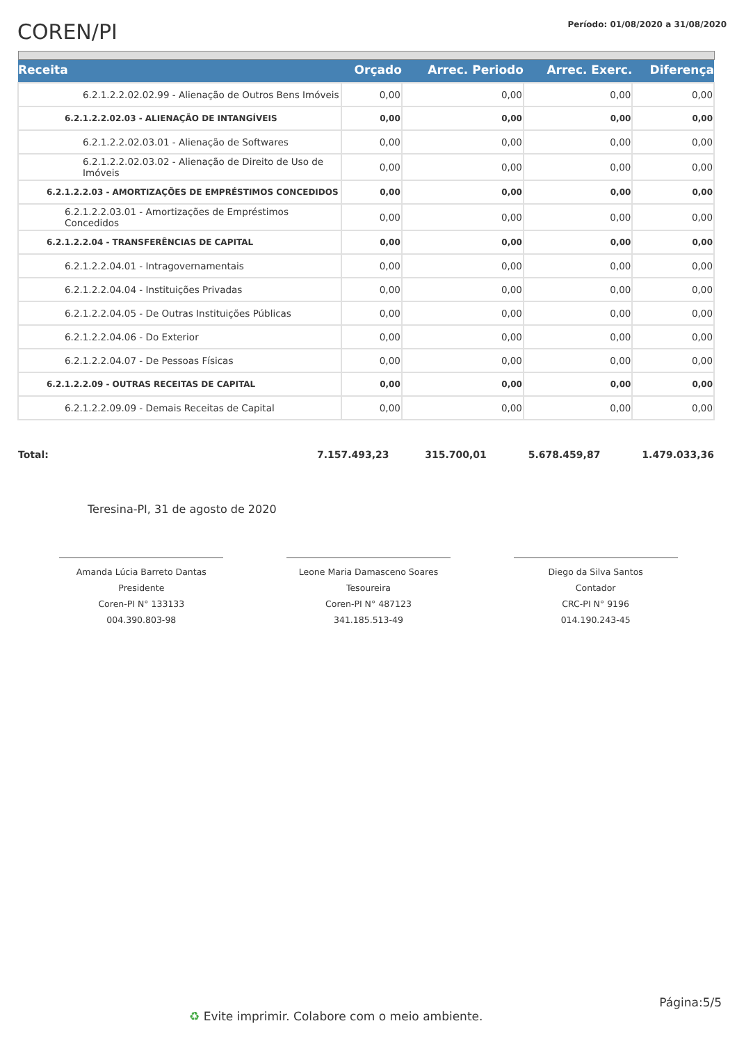COREN/PI
Período: 01/08/2020 a 31/08/2020
| Receita | Orçado | Arrec. Periodo | Arrec. Exerc. | Diferença |
| --- | --- | --- | --- | --- |
| 6.2.1.2.2.02.02.99 - Alienação de Outros Bens Imóveis | 0,00 | 0,00 | 0,00 | 0,00 |
| 6.2.1.2.2.02.03 - ALIENAÇÃO DE INTANGÍVEIS | 0,00 | 0,00 | 0,00 | 0,00 |
| 6.2.1.2.2.02.03.01 - Alienação de Softwares | 0,00 | 0,00 | 0,00 | 0,00 |
| 6.2.1.2.2.02.03.02 - Alienação de Direito de Uso de Imóveis | 0,00 | 0,00 | 0,00 | 0,00 |
| 6.2.1.2.2.03 - AMORTIZAÇÕES DE EMPRÉSTIMOS CONCEDIDOS | 0,00 | 0,00 | 0,00 | 0,00 |
| 6.2.1.2.2.03.01 - Amortizações de Empréstimos Concedidos | 0,00 | 0,00 | 0,00 | 0,00 |
| 6.2.1.2.2.04 - TRANSFERÊNCIAS DE CAPITAL | 0,00 | 0,00 | 0,00 | 0,00 |
| 6.2.1.2.2.04.01 - Intragovernamentais | 0,00 | 0,00 | 0,00 | 0,00 |
| 6.2.1.2.2.04.04 - Instituições Privadas | 0,00 | 0,00 | 0,00 | 0,00 |
| 6.2.1.2.2.04.05 - De Outras Instituições Públicas | 0,00 | 0,00 | 0,00 | 0,00 |
| 6.2.1.2.2.04.06 - Do Exterior | 0,00 | 0,00 | 0,00 | 0,00 |
| 6.2.1.2.2.04.07 - De Pessoas Físicas | 0,00 | 0,00 | 0,00 | 0,00 |
| 6.2.1.2.2.09 - OUTRAS RECEITAS DE CAPITAL | 0,00 | 0,00 | 0,00 | 0,00 |
| 6.2.1.2.2.09.09 - Demais Receitas de Capital | 0,00 | 0,00 | 0,00 | 0,00 |
| Total: | 7.157.493,23 | 315.700,01 | 5.678.459,87 | 1.479.033,36 |
Teresina-PI, 31 de agosto de 2020
Amanda Lúcia Barreto Dantas
Presidente
Coren-PI N° 133133
004.390.803-98
Leone Maria Damasceno Soares
Tesoureira
Coren-PI N° 487123
341.185.513-49
Diego da Silva Santos
Contador
CRC-PI N° 9196
014.190.243-45
Página:5/5
♻ Evite imprimir. Colabore com o meio ambiente.